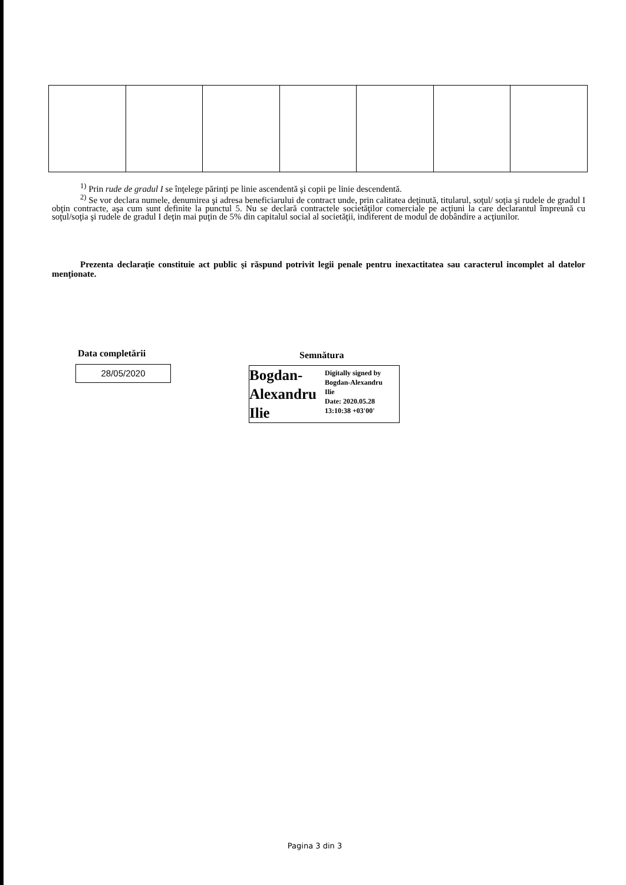<sup>1)</sup> Prin rude de gradul I se înţelege părinţi pe linie ascendentă şi copii pe linie descendentă.
<sup>2)</sup> Se vor declara numele, denumirea şi adresa beneficiarului de contract unde, prin calitatea deţinută, titularul, soţul/ soţia şi rudele de gradul I obţin contracte, aşa cum sunt definite la punctul 5. Nu se declară contractele societăţilor comerciale pe acţiuni la care declarantul împreună cu soţul/soţia şi rudele de gradul I deţin mai puţin de 5% din capitalul social al societăţii, indiferent de modul de dobândire a acţiunilor.
Prezenta declaraţie constituie act public şi răspund potrivit legii penale pentru inexactitatea sau caracterul incomplet al datelor menţionate.
Data completării
28/05/2020
Semnătura
Bogdan-
Alexandru
Ilie
Digitally signed by
Bogdan-Alexandru
Ilie
Date: 2020.05.28
13:10:38 +03'00'
Pagina 3 din 3